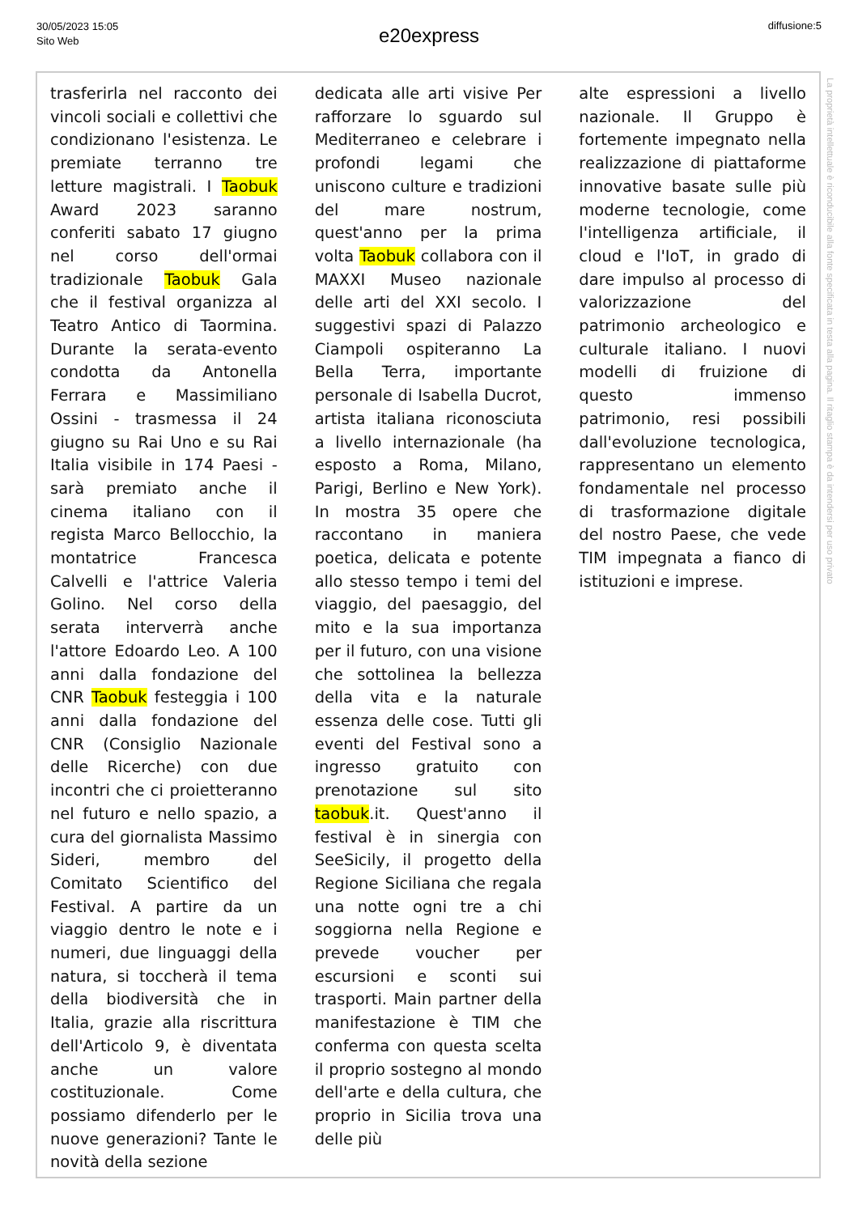30/05/2023 15:05
Sito Web
e20express diffusione:5
trasferirla nel racconto dei vincoli sociali e collettivi che condizionano l'esistenza. Le premiate terranno tre letture magistrali. I Taobuk Award 2023 saranno conferiti sabato 17 giugno nel corso dell'ormai tradizionale Taobuk Gala che il festival organizza al Teatro Antico di Taormina. Durante la serata-evento condotta da Antonella Ferrara e Massimiliano Ossini - trasmessa il 24 giugno su Rai Uno e su Rai Italia visibile in 174 Paesi - sarà premiato anche il cinema italiano con il regista Marco Bellocchio, la montatrice Francesca Calvelli e l'attrice Valeria Golino. Nel corso della serata interverrà anche l'attore Edoardo Leo. A 100 anni dalla fondazione del CNR Taobuk festeggia i 100 anni dalla fondazione del CNR (Consiglio Nazionale delle Ricerche) con due incontri che ci proietteranno nel futuro e nello spazio, a cura del giornalista Massimo Sideri, membro del Comitato Scientifico del Festival. A partire da un viaggio dentro le note e i numeri, due linguaggi della natura, si toccherà il tema della biodiversità che in Italia, grazie alla riscrittura dell'Articolo 9, è diventata anche un valore costituzionale. Come possiamo difenderlo per le nuove generazioni? Tante le novità della sezione
dedicata alle arti visive Per rafforzare lo sguardo sul Mediterraneo e celebrare i profondi legami che uniscono culture e tradizioni del mare nostrum, quest'anno per la prima volta Taobuk collabora con il MAXXI Museo nazionale delle arti del XXI secolo. I suggestivi spazi di Palazzo Ciampoli ospiteranno La Bella Terra, importante personale di Isabella Ducrot, artista italiana riconosciuta a livello internazionale (ha esposto a Roma, Milano, Parigi, Berlino e New York). In mostra 35 opere che raccontano in maniera poetica, delicata e potente allo stesso tempo i temi del viaggio, del paesaggio, del mito e la sua importanza per il futuro, con una visione che sottolinea la bellezza della vita e la naturale essenza delle cose. Tutti gli eventi del Festival sono a ingresso gratuito con prenotazione sul sito taobuk.it. Quest'anno il festival è in sinergia con SeeSicily, il progetto della Regione Siciliana che regala una notte ogni tre a chi soggiorna nella Regione e prevede voucher per escursioni e sconti sui trasporti. Main partner della manifestazione è TIM che conferma con questa scelta il proprio sostegno al mondo dell'arte e della cultura, che proprio in Sicilia trova una delle più
alte espressioni a livello nazionale. Il Gruppo è fortemente impegnato nella realizzazione di piattaforme innovative basate sulle più moderne tecnologie, come l'intelligenza artificiale, il cloud e l'IoT, in grado di dare impulso al processo di valorizzazione del patrimonio archeologico e culturale italiano. I nuovi modelli di fruizione di questo immenso patrimonio, resi possibili dall'evoluzione tecnologica, rappresentano un elemento fondamentale nel processo di trasformazione digitale del nostro Paese, che vede TIM impegnata a fianco di istituzioni e imprese.
La proprietà intellettuale è riconducibile alla fonte specificata in testa alla pagina. Il ritaglio stampa è da intendersi per uso privato